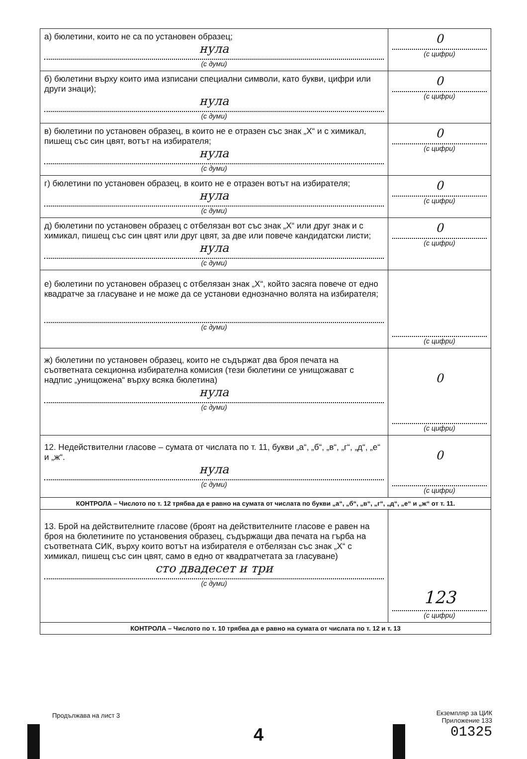| а) бюлетини, които не са по установен образец; нула (с думи) | 0 (с цифри) |
| б) бюлетини върху които има изписани специални символи, като букви, цифри или други знаци); нула (с думи) | 0 (с цифри) |
| в) бюлетини по установен образец, в които не е отразен със знак „Х“ и с химикал, пишещ със син цвят, вотът на избирателя; нула (с думи) | 0 (с цифри) |
| г) бюлетини по установен образец, в които не е отразен вотът на избирателя; нула (с думи) | 0 (с цифри) |
| д) бюлетини по установен образец с отбелязан вот със знак „Х“ или друг знак и с химикал, пишещ със син цвят или друг цвят, за две или повече кандидатски листи; нула (с думи) | 0 (с цифри) |
| е) бюлетини по установен образец с отбелязан знак „Х“, който засяга повече от едно квадратче за гласуване и не може да се установи еднозначно волята на избирателя; (с думи) | (с цифри) |
| ж) бюлетини по установен образец, които не съдържат два броя печата на съответната секционна избирателна комисия (тези бюлетини се унищожават с надпис „унищожена“ върху всяка бюлетина) нула (с думи) | 0 (с цифри) |
| 12. Недействителни гласове – сумата от числата по т. 11, букви „а“, „б“, „в“, „г“, „д“, „е“ и „ж“. нула (с думи) | 0 (с цифри) |
| КОНТРОЛА – Числото по т. 12 трябва да е равно на сумата от числата по букви „а“, „б“, „в“, „г“, „д“, „е“ и „ж“ от т. 11. | |
| 13. Брой на действителните гласове (броят на действителните гласове е равен на броя на бюлетините по установения образец, съдържащи два печата на гърба на съответната СИК, върху които вотът на избирателя е отбелязан със знак „Х“ с химикал, пишещ със син цвят, само в едно от квадратчетата за гласуване) сто двадесет и три (с думи) | 123 (с цифри) |
| КОНТРОЛА – Числото по т. 10 трябва да е равно на сумата от числата по т. 12 и т. 13 | |
Продължава на лист 3
4
Екземпляр за ЦИК
Приложение 133
01325